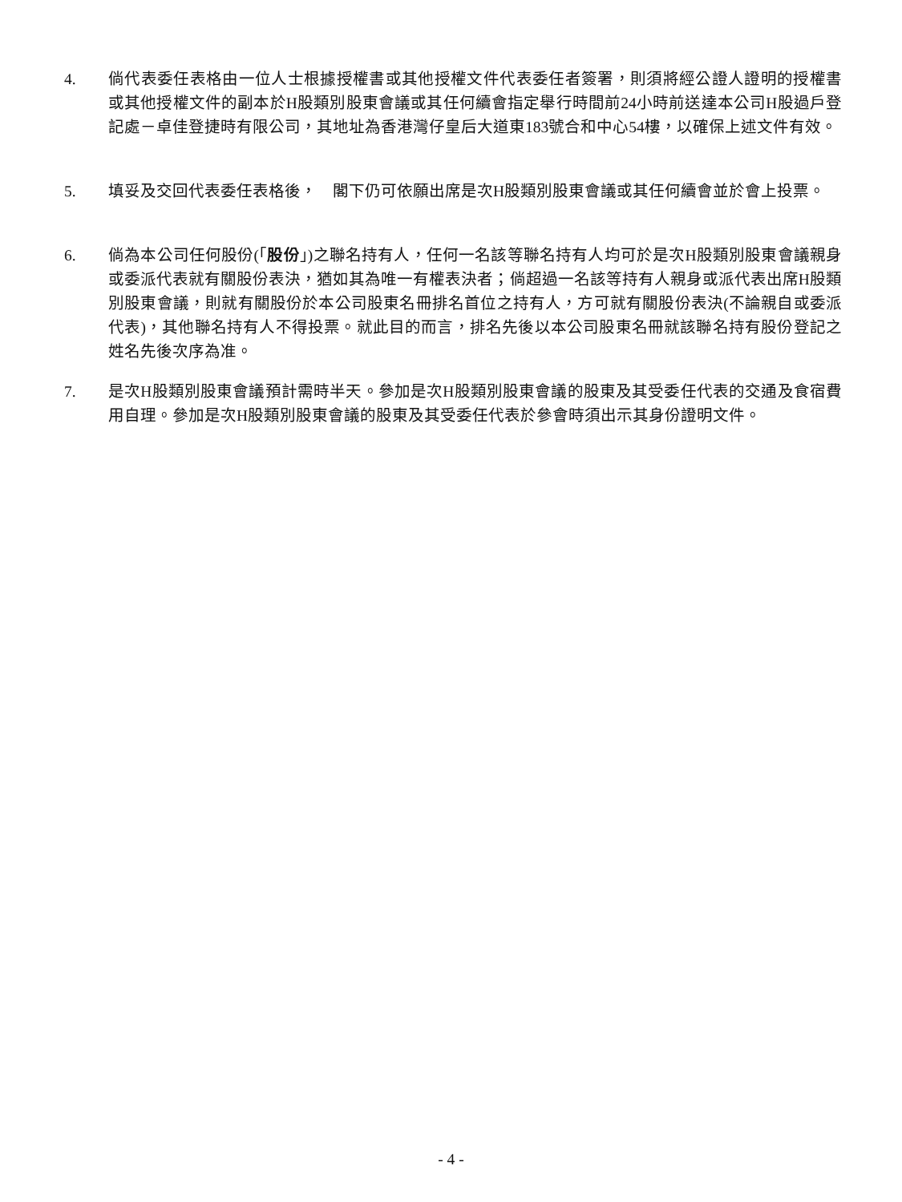4. 倘代表委任表格由一位人士根據授權書或其他授權文件代表委任者簽署，則須將經公證人證明的授權書或其他授權文件的副本於H股類別股東會議或其任何續會指定舉行時間前24小時前送達本公司H股過戶登記處－卓佳登捷時有限公司，其地址為香港灣仔皇后大道東183號合和中心54樓，以確保上述文件有效。
5. 填妥及交回代表委任表格後，　閣下仍可依願出席是次H股類別股東會議或其任何續會並於會上投票。
6. 倘為本公司任何股份(「股份」)之聯名持有人，任何一名該等聯名持有人均可於是次H股類別股東會議親身或委派代表就有關股份表決，猶如其為唯一有權表決者；倘超過一名該等持有人親身或派代表出席H股類別股東會議，則就有關股份於本公司股東名冊排名首位之持有人，方可就有關股份表決(不論親自或委派代表)，其他聯名持有人不得投票。就此目的而言，排名先後以本公司股東名冊就該聯名持有股份登記之姓名先後次序為准。
7. 是次H股類別股東會議預計需時半天。參加是次H股類別股東會議的股東及其受委任代表的交通及食宿費用自理。參加是次H股類別股東會議的股東及其受委任代表於參會時須出示其身份證明文件。
- 4 -